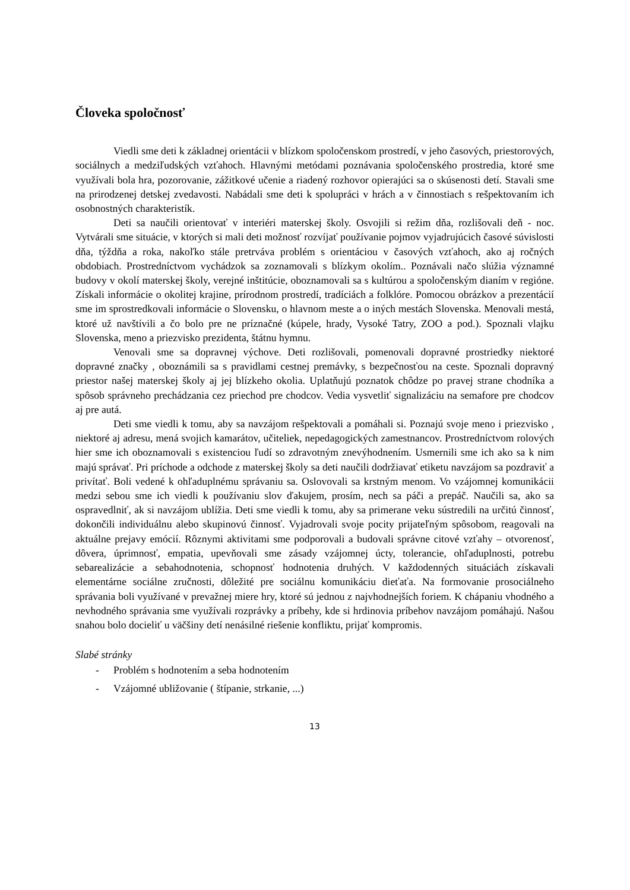Človeka spoločnosť
Viedli sme deti k základnej orientácii v blízkom spoločenskom prostredí, v jeho časových, priestorových, sociálnych a medziľudských vzťahoch. Hlavnými metódami poznávania spoločenského prostredia, ktoré sme využívali bola hra, pozorovanie, zážitkové učenie a riadený rozhovor opierajúci sa o skúsenosti detí. Stavali sme na prirodzenej detskej zvedavosti. Nabádali sme deti k spolupráci v hrách a v činnostiach s rešpektovaním ich osobnostných charakteristík.
Deti sa naučili orientovať v interiéri materskej školy. Osvojili si režim dňa, rozlišovali deň - noc. Vytvárali sme situácie, v ktorých si mali deti možnosť rozvíjať používanie pojmov vyjadrujúcich časové súvislosti dňa, týždňa a roka, nakoľko stále pretrváva problém s orientáciou v časových vzťahoch, ako aj ročných obdobiach. Prostredníctvom vychádzok sa zoznamovali s blízkym okolím.. Poznávali načo slúžia významné budovy v okolí materskej školy, verejné inštitúcie, oboznamovali sa s kultúrou a spoločenským dianím v regióne. Získali informácie o okolitej krajine, prírodnom prostredí, tradíciách a folklóre. Pomocou obrázkov a prezentácií sme im sprostredkovali informácie o Slovensku, o hlavnom meste a o iných mestách Slovenska. Menovali mestá, ktoré už navštívili a čo bolo pre ne príznačné (kúpele, hrady, Vysoké Tatry, ZOO a pod.). Spoznali vlajku Slovenska, meno a priezvisko prezidenta, štátnu hymnu.
Venovali sme sa dopravnej výchove. Deti rozlišovali, pomenovali dopravné prostriedky niektoré dopravné značky , oboznámili sa s pravidlami cestnej premávky, s bezpečnosťou na ceste. Spoznali dopravný priestor našej materskej školy aj jej blízkeho okolia. Uplatňujú poznatok chôdze po pravej strane chodníka a spôsob správneho prechádzania cez priechod pre chodcov. Vedia vysvetliť signalizáciu na semafore pre chodcov aj pre autá.
Deti sme viedli k tomu, aby sa navzájom rešpektovali a pomáhali si. Poznajú svoje meno i priezvisko , niektoré aj adresu, mená svojich kamarátov, učiteliek, nepedagogických zamestnancov. Prostredníctvom rolových hier sme ich oboznamovali s existenciou ľudí so zdravotným znevýhodnením. Usmernili sme ich ako sa k nim majú správať. Pri príchode a odchode z materskej školy sa deti naučili dodržiavať etiketu navzájom sa pozdraviť a privítať. Boli vedené k ohľaduplnému správaniu sa. Oslovovali sa krstným menom. Vo vzájomnej komunikácii medzi sebou sme ich viedli k používaniu slov ďakujem, prosím, nech sa páči a prepáč. Naučili sa, ako sa ospravedlniť, ak si navzájom ublížia. Deti sme viedli k tomu, aby sa primerane veku sústredili na určitú činnosť, dokončili individuálnu alebo skupinovú činnosť. Vyjadrovali svoje pocity prijateľným spôsobom, reagovali na aktuálne prejavy emócií. Rôznymi aktivitami sme podporovali a budovali správne citové vzťahy – otvorenosť, dôvera, úprimnosť, empatia, upevňovali sme zásady vzájomnej úcty, tolerancie, ohľaduplnosti, potrebu sebarealizácie a sebahodnotenia, schopnosť hodnotenia druhých. V každodenných situáciách získavali elementárne sociálne zručnosti, dôležité pre sociálnu komunikáciu dieťaťa. Na formovanie prosociálneho správania boli využívané v prevažnej miere hry, ktoré sú jednou z najvhodnejších foriem. K chápaniu vhodného a nevhodného správania sme využívali rozprávky a príbehy, kde si hrdinovia príbehov navzájom pomáhajú. Našou snahou bolo docieliť u väčšiny detí nenásilné riešenie konfliktu, prijať kompromis.
Slabé stránky
- Problém s hodnotením a seba hodnotením
- Vzájomné ubližovanie ( štípanie, strkanie, ...)
13